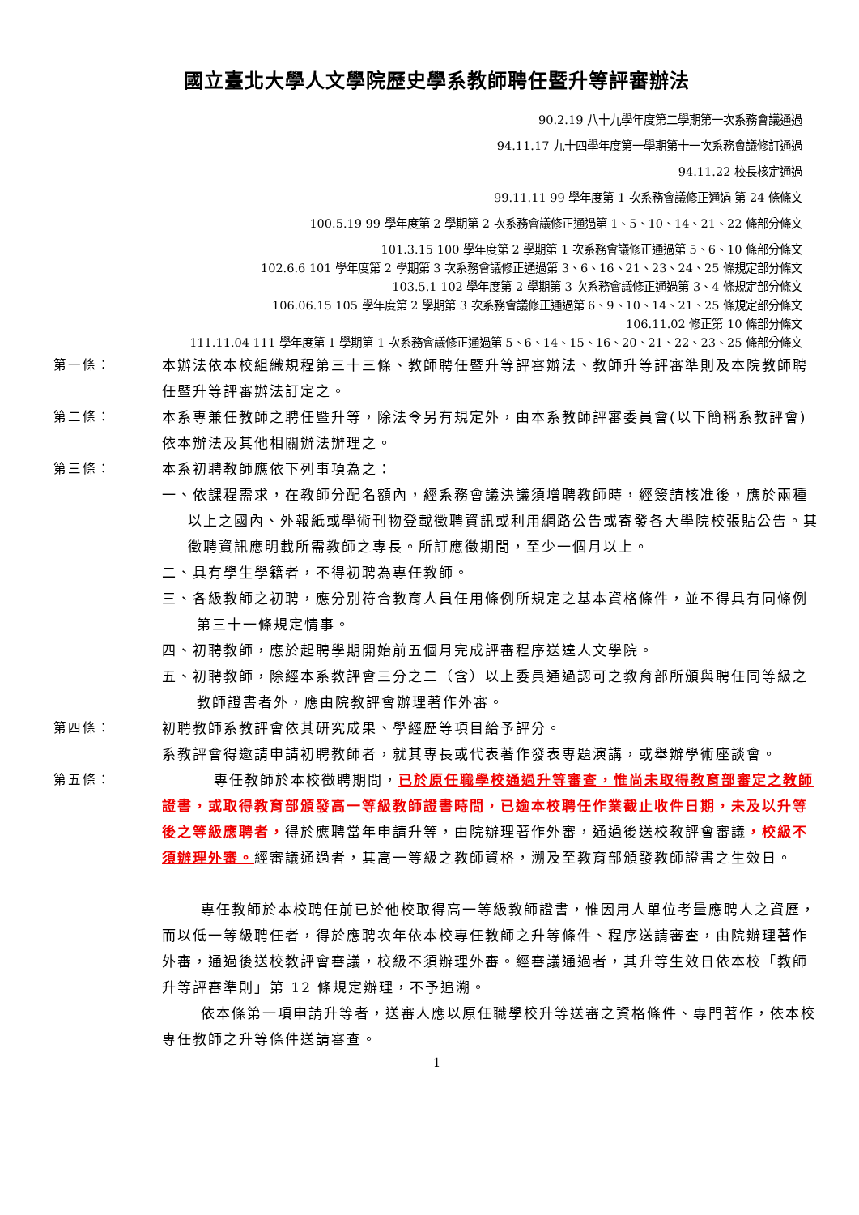國立臺北大學人文學院歷史學系教師聘任暨升等評審辦法
90.2.19 八十九學年度第二學期第一次系務會議通過
94.11.17 九十四學年度第一學期第十一次系務會議修訂通過
94.11.22 校長核定通過
99.11.11 99 學年度第 1 次系務會議修正通過 第 24 條條文
100.5.19 99 學年度第 2 學期第 2 次系務會議修正通過第 1、5、10、14、21、22 條部分條文
101.3.15 100 學年度第 2 學期第 1 次系務會議修正通過第 5、6、10 條部分條文
102.6.6 101 學年度第 2 學期第 3 次系務會議修正通過第 3、6、16、21、23、24、25 條規定部分條文
103.5.1 102 學年度第 2 學期第 3 次系務會議修正通過第 3、4 條規定部分條文
106.06.15 105 學年度第 2 學期第 3 次系務會議修正通過第 6、9、10、14、21、25 條規定部分條文
106.11.02 修正第 10 條部分條文
111.11.04 111 學年度第 1 學期第 1 次系務會議修正通過第 5、6、14、15、16、20、21、22、23、25 條部分條文
第一條： 本辦法依本校組織規程第三十三條、教師聘任暨升等評審辦法、教師升等評審準則及本院教師聘任暨升等評審辦法訂定之。
第二條： 本系專兼任教師之聘任暨升等，除法令另有規定外，由本系教師評審委員會(以下簡稱系教評會)依本辦法及其他相關辦法辦理之。
第三條： 本系初聘教師應依下列事項為之：
一、依課程需求，在教師分配名額內，經系務會議決議須增聘教師時，經簽請核准後，應於兩種以上之國內、外報紙或學術刊物登載徵聘資訊或利用網路公告或寄發各大學院校張貼公告。其徵聘資訊應明載所需教師之專長。所訂應徵期間，至少一個月以上。
二、具有學生學籍者，不得初聘為專任教師。
三、各級教師之初聘，應分別符合教育人員任用條例所規定之基本資格條件，並不得具有同條例第三十一條規定情事。
四、初聘教師，應於起聘學期開始前五個月完成評審程序送達人文學院。
五、初聘教師，除經本系教評會三分之二（含）以上委員通過認可之教育部所頒與聘任同等級之教師證書者外，應由院教評會辦理著作外審。
第四條： 初聘教師系教評會依其研究成果、學經歷等項目給予評分。
系教評會得邀請申請初聘教師者，就其專長或代表著作發表專題演講，或舉辦學術座談會。
第五條： 專任教師於本校徵聘期間，已於原任職學校通過升等審查，惟尚未取得教育部審定之教師證書，或取得教育部頒發高一等級教師證書時間，已逾本校聘任作業截止收件日期，未及以升等後之等級應聘者，得於應聘當年申請升等，由院辦理著作外審，通過後送校教評會審議，校級不須辦理外審。經審議通過者，其高一等級之教師資格，溯及至教育部頒發教師證書之生效日。
專任教師於本校聘任前已於他校取得高一等級教師證書，惟因用人單位考量應聘人之資歷，而以低一等級聘任者，得於應聘次年依本校專任教師之升等條件、程序送請審查，由院辦理著作外審，通過後送校教評會審議，校級不須辦理外審。經審議通過者，其升等生效日依本校「教師升等評審準則」第 12 條規定辦理，不予追溯。
依本條第一項申請升等者，送審人應以原任職學校升等送審之資格條件、專門著作，依本校專任教師之升等條件送請審查。
1